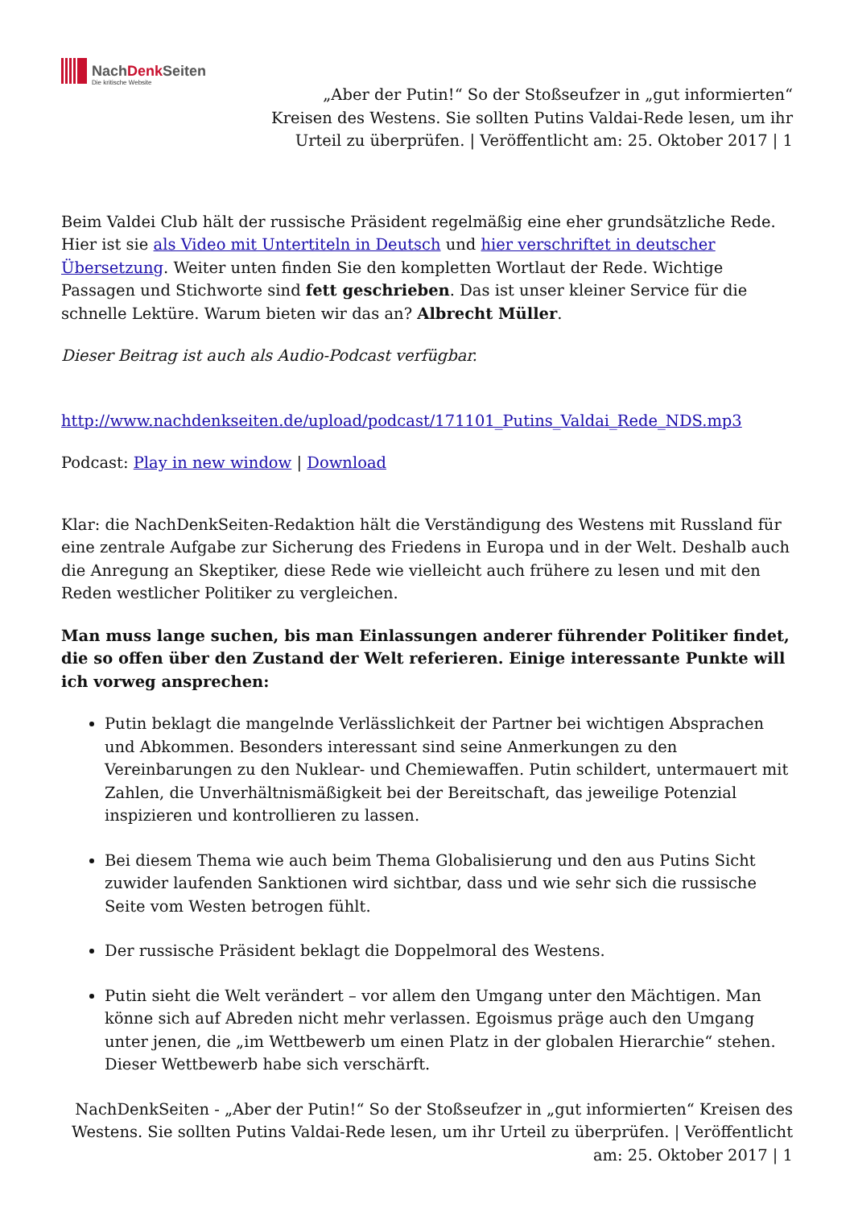NachDenk Seiten
Die kritische Website
„Aber der Putin!“ So der Stoßseufzer in „gut informierten“ Kreisen des Westens. Sie sollten Putins Valdai-Rede lesen, um ihr Urteil zu überprüfen. | Veröffentlicht am: 25. Oktober 2017 | 1
Beim Valdei Club hält der russische Präsident regelmäßig eine eher grundsätzliche Rede. Hier ist sie als Video mit Untertiteln in Deutsch und hier verschriftet in deutscher Übersetzung. Weiter unten finden Sie den kompletten Wortlaut der Rede. Wichtige Passagen und Stichworte sind fett geschrieben. Das ist unser kleiner Service für die schnelle Lektüre. Warum bieten wir das an? Albrecht Müller.
Dieser Beitrag ist auch als Audio-Podcast verfügbar.
http://www.nachdenkseiten.de/upload/podcast/171101_Putins_Valdai_Rede_NDS.mp3
Podcast: Play in new window | Download
Klar: die NachDenkSeiten-Redaktion hält die Verständigung des Westens mit Russland für eine zentrale Aufgabe zur Sicherung des Friedens in Europa und in der Welt. Deshalb auch die Anregung an Skeptiker, diese Rede wie vielleicht auch frühere zu lesen und mit den Reden westlicher Politiker zu vergleichen.
Man muss lange suchen, bis man Einlassungen anderer führender Politiker findet, die so offen über den Zustand der Welt referieren. Einige interessante Punkte will ich vorweg ansprechen:
Putin beklagt die mangelnde Verlässlichkeit der Partner bei wichtigen Absprachen und Abkommen. Besonders interessant sind seine Anmerkungen zu den Vereinbarungen zu den Nuklear- und Chemiewaffen. Putin schildert, untermauert mit Zahlen, die Unverhältnismäßigkeit bei der Bereitschaft, das jeweilige Potenzial inspizieren und kontrollieren zu lassen.
Bei diesem Thema wie auch beim Thema Globalisierung und den aus Putins Sicht zuwider laufenden Sanktionen wird sichtbar, dass und wie sehr sich die russische Seite vom Westen betrogen fühlt.
Der russische Präsident beklagt die Doppelmoral des Westens.
Putin sieht die Welt verändert – vor allem den Umgang unter den Mächtigen. Man könne sich auf Abreden nicht mehr verlassen. Egoismus präge auch den Umgang unter jenen, die „im Wettbewerb um einen Platz in der globalen Hierarchie“ stehen. Dieser Wettbewerb habe sich verschärft.
NachDenkSeiten - „Aber der Putin!“ So der Stoßseufzer in „gut informierten“ Kreisen des Westens. Sie sollten Putins Valdai-Rede lesen, um ihr Urteil zu überprüfen. | Veröffentlicht am: 25. Oktober 2017 | 1